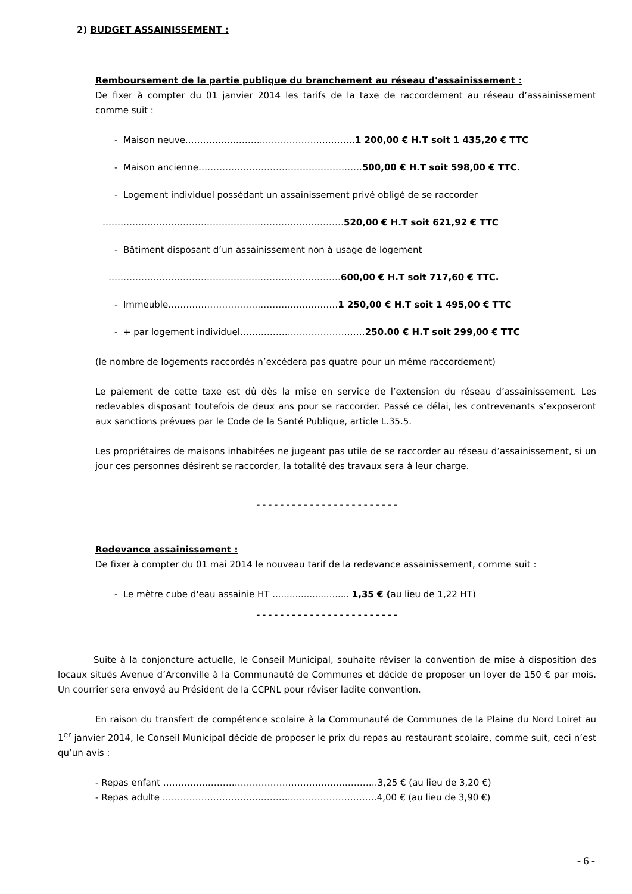2) BUDGET ASSAINISSEMENT :
Remboursement de la partie publique du branchement au réseau d'assainissement :
De fixer à compter du 01 janvier 2014 les tarifs de la taxe de raccordement au réseau d’assainissement comme suit :
- Maison neuve…………………………………………………1 200,00 € H.T soit 1 435,20 € TTC
- Maison ancienne……………………………………………….500,00 € H.T soit 598,00 € TTC.
- Logement individuel possédant un assainissement privé obligé de se raccorder
………………………………………………………………………520,00 € H.T soit 621,92 € TTC
- Bâtiment disposant d’un assainissement non à usage de logement
……………………………………………………………………600,00 € H.T soit 717,60 € TTC.
- Immeuble…………………………………………………1 250,00 € H.T soit 1 495,00 € TTC
- + par logement individuel……………………………………250.00 € H.T soit 299,00 € TTC
(le nombre de logements raccordés n’excédera pas quatre pour un même raccordement)
Le paiement de cette taxe est dû dès la mise en service de l’extension du réseau d’assainissement. Les redevables disposant toutefois de deux ans pour se raccorder. Passé ce délai, les contrevenants s’exposeront aux sanctions prévues par le Code de la Santé Publique, article L.35.5.
Les propriétaires de maisons inhabitées ne jugeant pas utile de se raccorder au réseau d’assainissement, si un jour ces personnes désirent se raccorder, la totalité des travaux sera à leur charge.
------------------------
Redevance assainissement :
De fixer à compter du 01 mai 2014 le nouveau tarif de la redevance assainissement, comme suit :
- Le mètre cube d'eau assainie HT ........................... 1,35 € (au lieu de 1,22 HT)
------------------------
Suite à la conjoncture actuelle, le Conseil Municipal, souhaite réviser la convention de mise à disposition des locaux situés Avenue d’Arconville à la Communauté de Communes et décide de proposer un loyer de 150 € par mois. Un courrier sera envoyé au Président de la CCPNL pour réviser ladite convention.
En raison du transfert de compétence scolaire à la Communauté de Communes de la Plaine du Nord Loiret au 1<sup>er</sup> janvier 2014, le Conseil Municipal décide de proposer le prix du repas au restaurant scolaire, comme suit, ceci n’est qu’un avis :
- Repas enfant ………………………………………………………………3,25 € (au lieu de 3,20 €)
- Repas adulte ………………………………………………………………4,00 € (au lieu de 3,90 €)
- 6 -